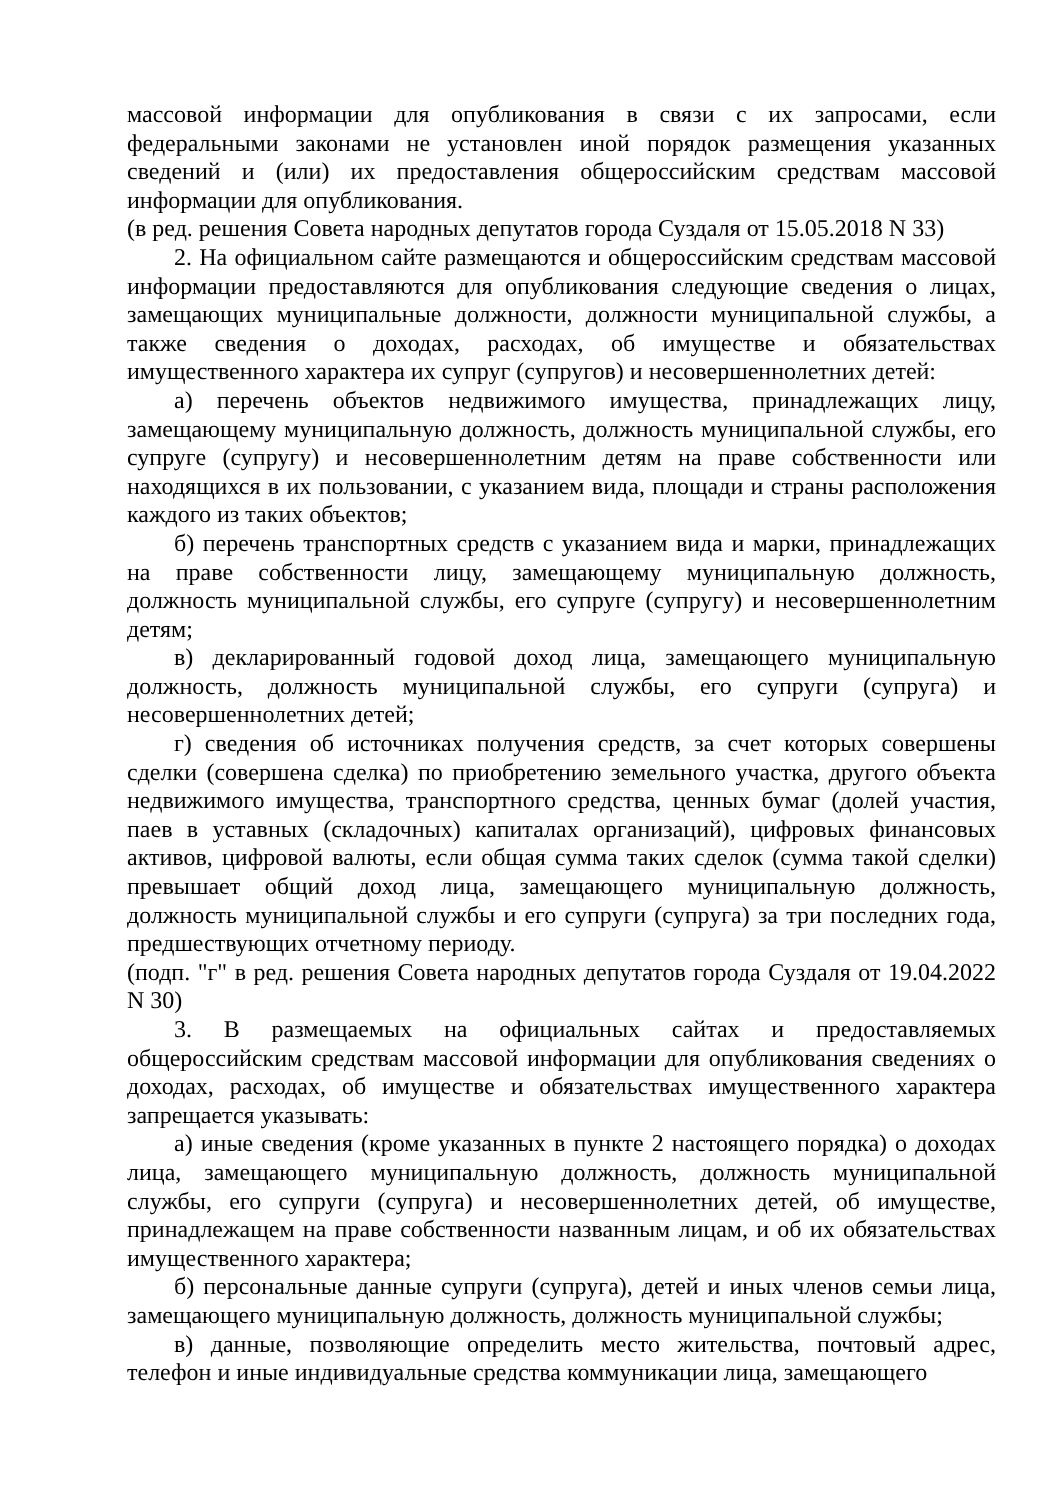массовой информации для опубликования в связи с их запросами, если федеральными законами не установлен иной порядок размещения указанных сведений и (или) их предоставления общероссийским средствам массовой информации для опубликования.
(в ред. решения Совета народных депутатов города Суздаля от 15.05.2018 N 33)
2. На официальном сайте размещаются и общероссийским средствам массовой информации предоставляются для опубликования следующие сведения о лицах, замещающих муниципальные должности, должности муниципальной службы, а также сведения о доходах, расходах, об имуществе и обязательствах имущественного характера их супруг (супругов) и несовершеннолетних детей:
а) перечень объектов недвижимого имущества, принадлежащих лицу, замещающему муниципальную должность, должность муниципальной службы, его супруге (супругу) и несовершеннолетним детям на праве собственности или находящихся в их пользовании, с указанием вида, площади и страны расположения каждого из таких объектов;
б) перечень транспортных средств с указанием вида и марки, принадлежащих на праве собственности лицу, замещающему муниципальную должность, должность муниципальной службы, его супруге (супругу) и несовершеннолетним детям;
в) декларированный годовой доход лица, замещающего муниципальную должность, должность муниципальной службы, его супруги (супруга) и несовершеннолетних детей;
г) сведения об источниках получения средств, за счет которых совершены сделки (совершена сделка) по приобретению земельного участка, другого объекта недвижимого имущества, транспортного средства, ценных бумаг (долей участия, паев в уставных (складочных) капиталах организаций), цифровых финансовых активов, цифровой валюты, если общая сумма таких сделок (сумма такой сделки) превышает общий доход лица, замещающего муниципальную должность, должность муниципальной службы и его супруги (супруга) за три последних года, предшествующих отчетному периоду.
(подп. "г" в ред. решения Совета народных депутатов города Суздаля от 19.04.2022 N 30)
3. В размещаемых на официальных сайтах и предоставляемых общероссийским средствам массовой информации для опубликования сведениях о доходах, расходах, об имуществе и обязательствах имущественного характера запрещается указывать:
а) иные сведения (кроме указанных в пункте 2 настоящего порядка) о доходах лица, замещающего муниципальную должность, должность муниципальной службы, его супруги (супруга) и несовершеннолетних детей, об имуществе, принадлежащем на праве собственности названным лицам, и об их обязательствах имущественного характера;
б) персональные данные супруги (супруга), детей и иных членов семьи лица, замещающего муниципальную должность, должность муниципальной службы;
в) данные, позволяющие определить место жительства, почтовый адрес, телефон и иные индивидуальные средства коммуникации лица, замещающего